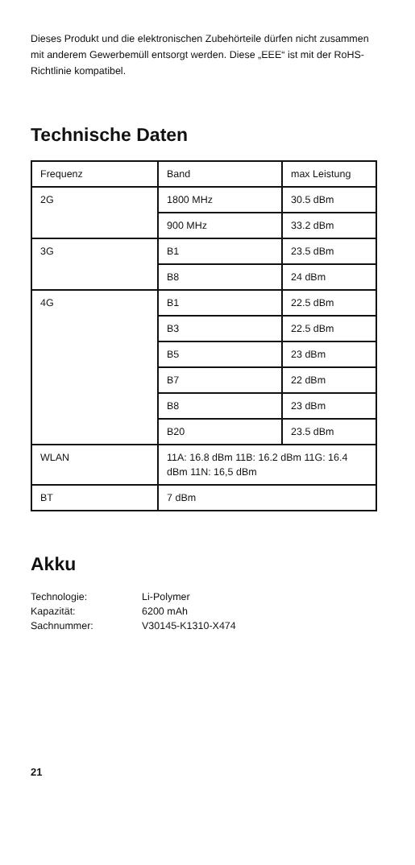Dieses Produkt und die elektronischen Zubehörteile dürfen nicht zusammen mit anderem Gewerbemüll entsorgt werden. Diese „EEE“ ist mit der RoHS-Richtlinie kompatibel.
Technische Daten
| Frequenz | Band | max Leistung |
| 2G | 1800 MHz | 30.5 dBm |
| | 900 MHz | 33.2 dBm |
| 3G | B1 | 23.5 dBm |
| | B8 | 24 dBm |
| 4G | B1 | 22.5 dBm |
| | B3 | 22.5 dBm |
| | B5 | 23 dBm |
| | B7 | 22 dBm |
| | B8 | 23 dBm |
| | B20 | 23.5 dBm |
| WLAN | 11A: 16.8 dBm 11B: 16.2 dBm 11G: 16.4 dBm 11N: 16,5 dBm | |
| BT | 7 dBm | |
Akku
Technologie: Li-Polymer
Kapazität: 6200 mAh
Sachnummer: V30145-K1310-X474
21